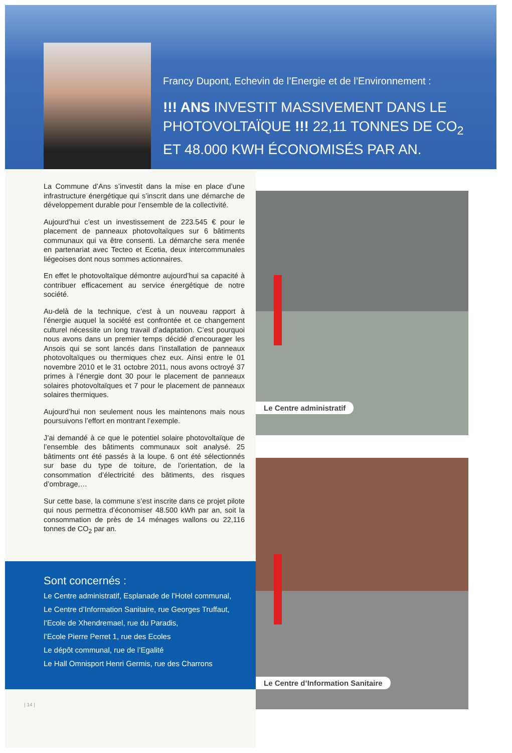Francy Dupont, Echevin de l’Energie et de l’Environnement :
!!! ANS INVESTIT MASSIVEMENT DANS LE PHOTOVOLTAÏQUE !!! 22,11 TONNES DE CO<sub>2</sub> ET 48.000 KWH ÉCONOMISÉS PAR AN.
La Commune d’Ans s’investit dans la mise en place d’une infrastructure énergétique qui s’inscrit dans une démarche de développement durable pour l’ensemble de la collectivité.
Aujourd’hui c’est un investissement de 223.545 € pour le placement de panneaux photovoltaïques sur 6 bâtiments communaux qui va être consenti. La démarche sera menée en partenariat avec Tecteo et Ecetia, deux intercommunales liégeoises dont nous sommes actionnaires.
En effet le photovoltaïque démontre aujourd’hui sa capacité à contribuer efficacement au service énergétique de notre société.
Au-delà de la technique, c’est à un nouveau rapport à l’énergie auquel la société est confrontée et ce changement culturel nécessite un long travail d’adaptation. C’est pourquoi nous avons dans un premier temps décidé d’encourager les Ansois qui se sont lancés dans l’installation de panneaux photovoltaïques ou thermiques chez eux. Ainsi entre le 01 novembre 2010 et le 31 octobre 2011, nous avons octroyé 37 primes à l’énergie dont 30 pour le placement de panneaux solaires photovoltaïques et 7 pour le placement de panneaux solaires thermiques.
Aujourd’hui non seulement nous les maintenons mais nous poursuivons l’effort en montrant l’exemple.
J’ai demandé à ce que le potentiel solaire photovoltaïque de l’ensemble des bâtiments communaux soit analysé. 25 bâtiments ont été passés à la loupe. 6 ont été sélectionnés sur base du type de toiture, de l’orientation, de la consommation d’électricité des bâtiments, des risques d’ombrage,…
Sur cette base, la commune s’est inscrite dans ce projet pilote qui nous permettra d’économiser 48.500 kWh par an, soit la consommation de près de 14 ménages wallons ou 22,116 tonnes de CO<sub>2</sub> par an.
Sont concernés :
Le Centre administratif, Esplanade de l’Hotel communal,
Le Centre d’Information Sanitaire, rue Georges Truffaut,
l’Ecole de Xhendremael, rue du Paradis,
l’Ecole Pierre Perret 1, rue des Ecoles
Le dépôt communal, rue de l’Egalité
Le Hall Omnisport Henri Germis, rue des Charrons
Le Centre administratif
Le Centre d’Information Sanitaire
| 14 |